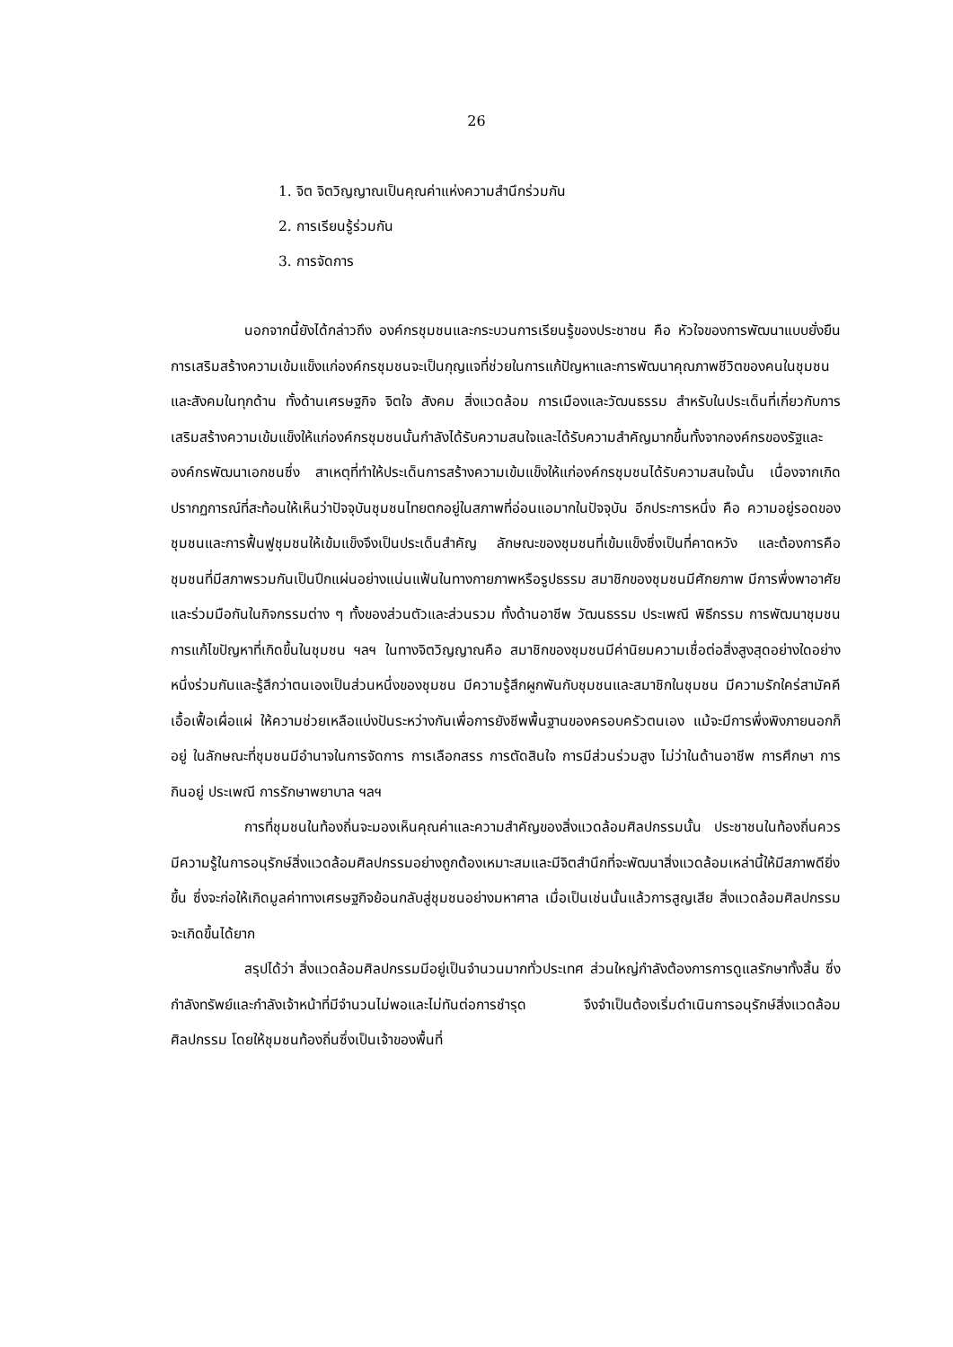26
1. จิต จิตวิญญาณเป็นคุณค่าแห่งความสำนึกร่วมกัน
2. การเรียนรู้ร่วมกัน
3. การจัดการ
นอกจากนี้ยังได้กล่าวถึง องค์กรชุมชนและกระบวนการเรียนรู้ของประชาชน คือ หัวใจของการพัฒนาแบบยั่งยืน การเสริมสร้างความเข้มแข็งแก่องค์กรชุมชนจะเป็นกุญแจที่ช่วยในการแก้ปัญหาและการพัฒนาคุณภาพชีวิตของคนในชุมชนและสังคมในทุกด้าน ทั้งด้านเศรษฐกิจ จิตใจ สังคม สิ่งแวดล้อม การเมืองและวัฒนธรรม สำหรับในประเด็นที่เกี่ยวกับการเสริมสร้างความเข้มแข็งให้แก่องค์กรชุมชนนั้นกำลังได้รับความสนใจและได้รับความสำคัญมากขึ้นทั้งจากองค์กรของรัฐและองค์กรพัฒนาเอกชนซึ่ง สาเหตุที่ทำให้ประเด็นการสร้างความเข้มแข็งให้แก่องค์กรชุมชนได้รับความสนใจนั้น เนื่องจากเกิดปรากฏการณ์ที่สะท้อนให้เห็นว่าปัจจุบันชุมชนไทยตกอยู่ในสภาพที่อ่อนแอมากในปัจจุบัน อีกประการหนึ่ง คือ ความอยู่รอดของชุมชนและการฟื้นฟูชุมชนให้เข้มแข็งจึงเป็นประเด็นสำคัญ ลักษณะของชุมชนที่เข้มแข็งซึ่งเป็นที่คาดหวัง และต้องการคือ ชุมชนที่มีสภาพรวมกันเป็นปึกแผ่นอย่างแน่นแฟ้นในทางกายภาพหรือรูปธรรม สมาชิกของชุมชนมีศักยภาพ มีการพึ่งพาอาศัยและร่วมมือกันในกิจกรรมต่าง ๆ ทั้งของส่วนตัวและส่วนรวม ทั้งด้านอาชีพ วัฒนธรรม ประเพณี พิธีกรรม การพัฒนาชุมชน การแก้ไขปัญหาที่เกิดขึ้นในชุมชน ฯลฯ ในทางจิตวิญญาณคือ สมาชิกของชุมชนมีค่านิยมความเชื่อต่อสิ่งสูงสุดอย่างใดอย่างหนึ่งร่วมกันและรู้สึกว่าตนเองเป็นส่วนหนึ่งของชุมชน มีความรู้สึกผูกพันกับชุมชนและสมาชิกในชุมชน มีความรักใคร่สามัคคี เอื้อเฟื้อเผื่อแผ่ ให้ความช่วยเหลือแบ่งปันระหว่างกันเพื่อการยังชีพพื้นฐานของครอบครัวตนเอง แม้จะมีการพึ่งพิงภายนอกก็อยู่ ในลักษณะที่ชุมชนมีอำนาจในการจัดการ การเลือกสรร การตัดสินใจ การมีส่วนร่วมสูง ไม่ว่าในด้านอาชีพ การศึกษา การกินอยู่ ประเพณี การรักษาพยาบาล ฯลฯ
การที่ชุมชนในท้องถิ่นจะมองเห็นคุณค่าและความสำคัญของสิ่งแวดล้อมศิลปกรรมนั้น ประชาชนในท้องถิ่นควรมีความรู้ในการอนุรักษ์สิ่งแวดล้อมศิลปกรรมอย่างถูกต้องเหมาะสมและมีจิตสำนึกที่จะพัฒนาสิ่งแวดล้อมเหล่านี้ให้มีสภาพดียิ่งขึ้น ซึ่งจะก่อให้เกิดมูลค่าทางเศรษฐกิจย้อนกลับสู่ชุมชนอย่างมหาศาล เมื่อเป็นเช่นนั้นแล้วการสูญเสีย สิ่งแวดล้อมศิลปกรรมจะเกิดขึ้นได้ยาก
สรุปได้ว่า สิ่งแวดล้อมศิลปกรรมมีอยู่เป็นจำนวนมากทั่วประเทศ ส่วนใหญ่กำลังต้องการการดูแลรักษาทั้งสิ้น ซึ่งกำลังทรัพย์และกำลังเจ้าหน้าที่มีจำนวนไม่พอและไม่ทันต่อการชำรุด จึงจำเป็นต้องเริ่มดำเนินการอนุรักษ์สิ่งแวดล้อมศิลปกรรม โดยให้ชุมชนท้องถิ่นซึ่งเป็นเจ้าของพื้นที่